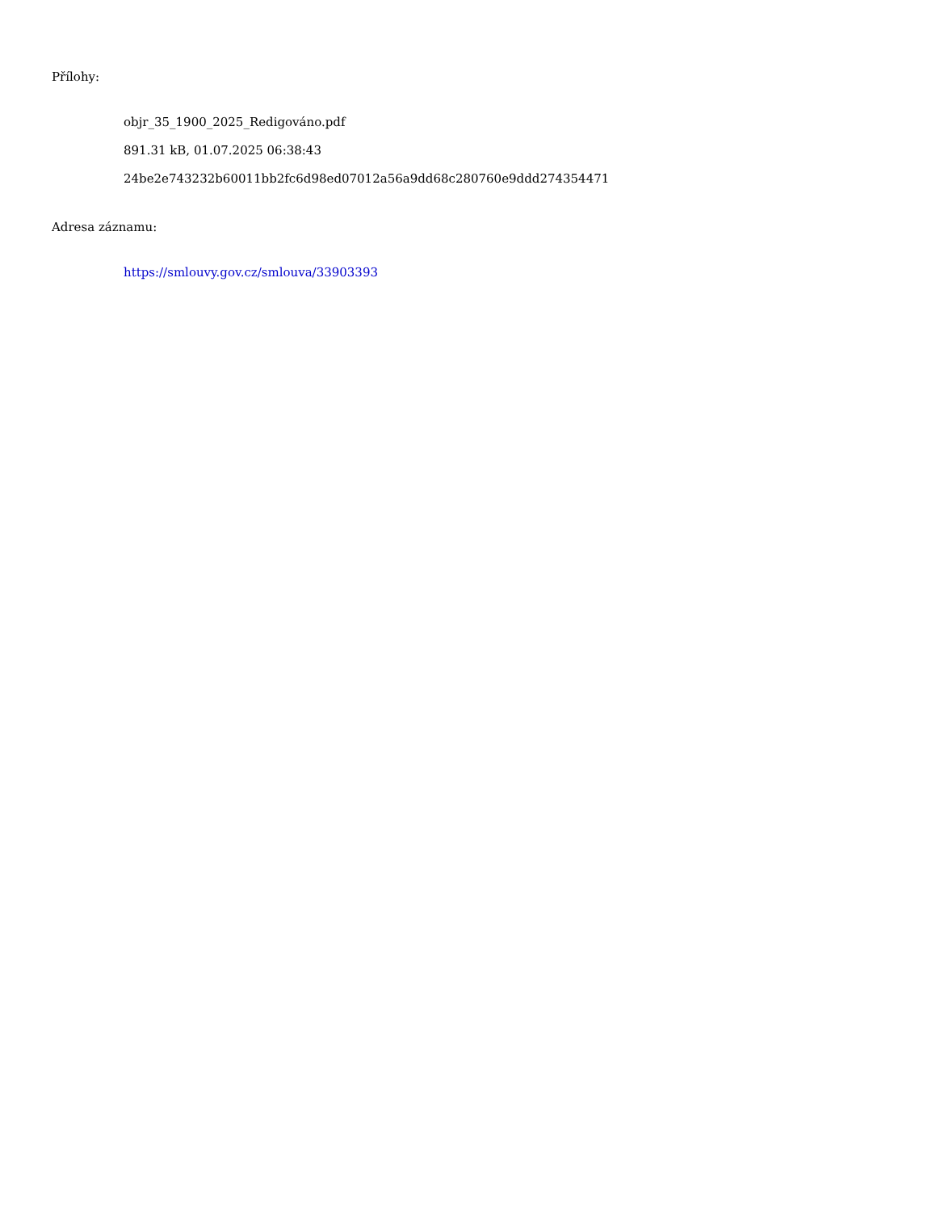Přílohy:
objr_35_1900_2025_Redigováno.pdf
891.31 kB, 01.07.2025 06:38:43
24be2e743232b60011bb2fc6d98ed07012a56a9dd68c280760e9ddd274354471
Adresa záznamu:
https://smlouvy.gov.cz/smlouva/33903393